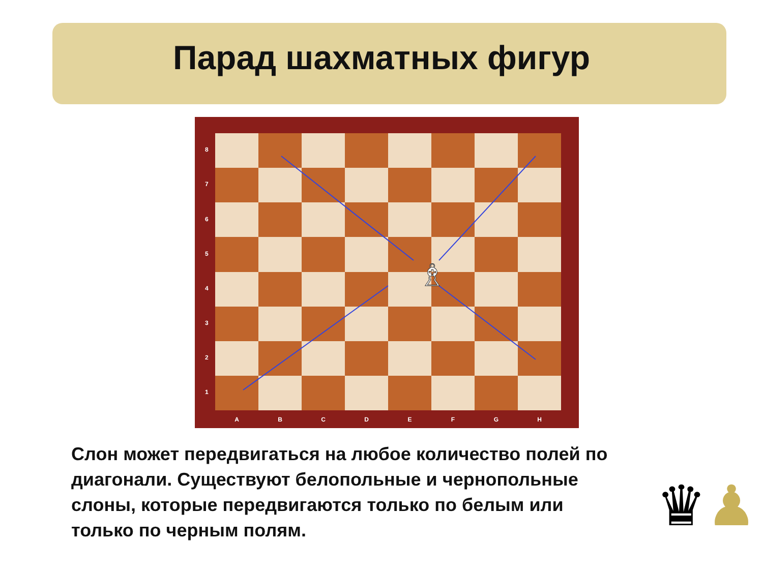Парад шахматных фигур
♗
8
7
6
5
4
3
2
1
A B C D E F G H
Слон может передвигаться на любое количество полей по диагонали. Существуют белопольные и чернопольные слоны, которые передвигаются только по белым или только по черным полям.
♛♟